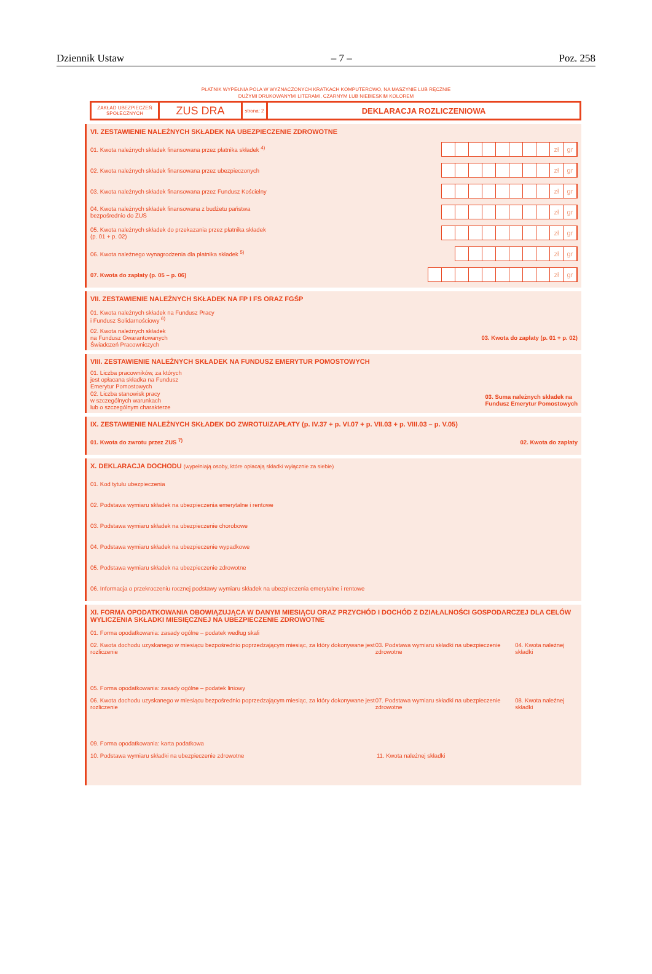Dziennik Ustaw – 7 – Poz. 258
PŁATNIK WYPEŁNIA POLA W WYZNACZONYCH KRATKACH KOMPUTEROWO, NA MASZYNIE LUB RĘCZNIE
DUŻYMI DRUKOWANYMI LITERAMI, CZARNYM LUB NIEBIESKIM KOLOREM
ZAKŁAD UBEZPIECZEŃ SPOŁECZNYCH
ZUS DRA
strona: 2
DEKLARACJA ROZLICZENIOWA
VI. ZESTAWIENIE NALEŻNYCH SKŁADEK NA UBEZPIECZENIE ZDROWOTNE
01. Kwota należnych składek finansowana przez płatnika składek <sup>4)</sup> zł gr
02. Kwota należnych składek finansowana przez ubezpieczonych zł gr
03. Kwota należnych składek finansowana przez Fundusz Kościelny zł gr
04. Kwota należnych składek finansowana z budżetu państwa
bezpośrednio do ZUS zł gr
05. Kwota należnych składek do przekazania przez płatnika składek
(p. 01 + p. 02) zł gr
06. Kwota należnego wynagrodzenia dla płatnika składek <sup>5)</sup> zł gr
07. Kwota do zapłaty (p. 05 – p. 06) zł gr
VII. ZESTAWIENIE NALEŻNYCH SKŁADEK NA FP I FS ORAZ FGŚP
01. Kwota należnych składek na Fundusz Pracy
i Fundusz Solidarnościowy <sup>6)</sup>
02. Kwota należnych składek
na Fundusz Gwarantowanych
Świadczeń Pracowniczych 03. Kwota do zapłaty (p. 01 + p. 02)
VIII. ZESTAWIENIE NALEŻNYCH SKŁADEK NA FUNDUSZ EMERYTUR POMOSTOWYCH
01. Liczba pracowników, za których
jest opłacana składka na Fundusz
Emerytur Pomostowych
02. Liczba stanowisk pracy
w szczególnych warunkach
lub o szczególnym charakterze 03. Suma należnych składek na
Fundusz Emerytur Pomostowych
IX. ZESTAWIENIE NALEŻNYCH SKŁADEK DO ZWROTU/ZAPŁATY (p. IV.37 + p. VI.07 + p. VII.03 + p. VIII.03 – p. V.05)
01. Kwota do zwrotu przez ZUS <sup>7)</sup> 02. Kwota do zapłaty
X. DEKLARACJA DOCHODU (wypełniają osoby, które opłacają składki wyłącznie za siebie)
01. Kod tytułu ubezpieczenia
02. Podstawa wymiaru składek na ubezpieczenia emerytalne i rentowe
03. Podstawa wymiaru składek na ubezpieczenie chorobowe
04. Podstawa wymiaru składek na ubezpieczenie wypadkowe
05. Podstawa wymiaru składek na ubezpieczenie zdrowotne
06. Informacja o przekroczeniu rocznej podstawy wymiaru składek na ubezpieczenia emerytalne i rentowe
XI. FORMA OPODATKOWANIA OBOWIĄZUJĄCA W DANYM MIESIĄCU ORAZ PRZYCHÓD I DOCHÓD Z DZIAŁALNOŚCI GOSPODARCZEJ DLA CELÓW WYLICZENIA SKŁADKI MIESIĘCZNEJ NA UBEZPIECZENIE ZDROWOTNE
01. Forma opodatkowania: zasady ogólne – podatek według skali
02. Kwota dochodu uzyskanego w miesiącu bezpośrednio poprzedzającym miesiąc, za który dokonywane jest rozliczenie 03. Podstawa wymiaru składki na ubezpieczenie zdrowotne 04. Kwota należnej składki
05. Forma opodatkowania: zasady ogólne – podatek liniowy
06. Kwota dochodu uzyskanego w miesiącu bezpośrednio poprzedzającym miesiąc, za który dokonywane jest rozliczenie 07. Podstawa wymiaru składki na ubezpieczenie zdrowotne 08. Kwota należnej składki
09. Forma opodatkowania: karta podatkowa
10. Podstawa wymiaru składki na ubezpieczenie zdrowotne 11. Kwota należnej składki